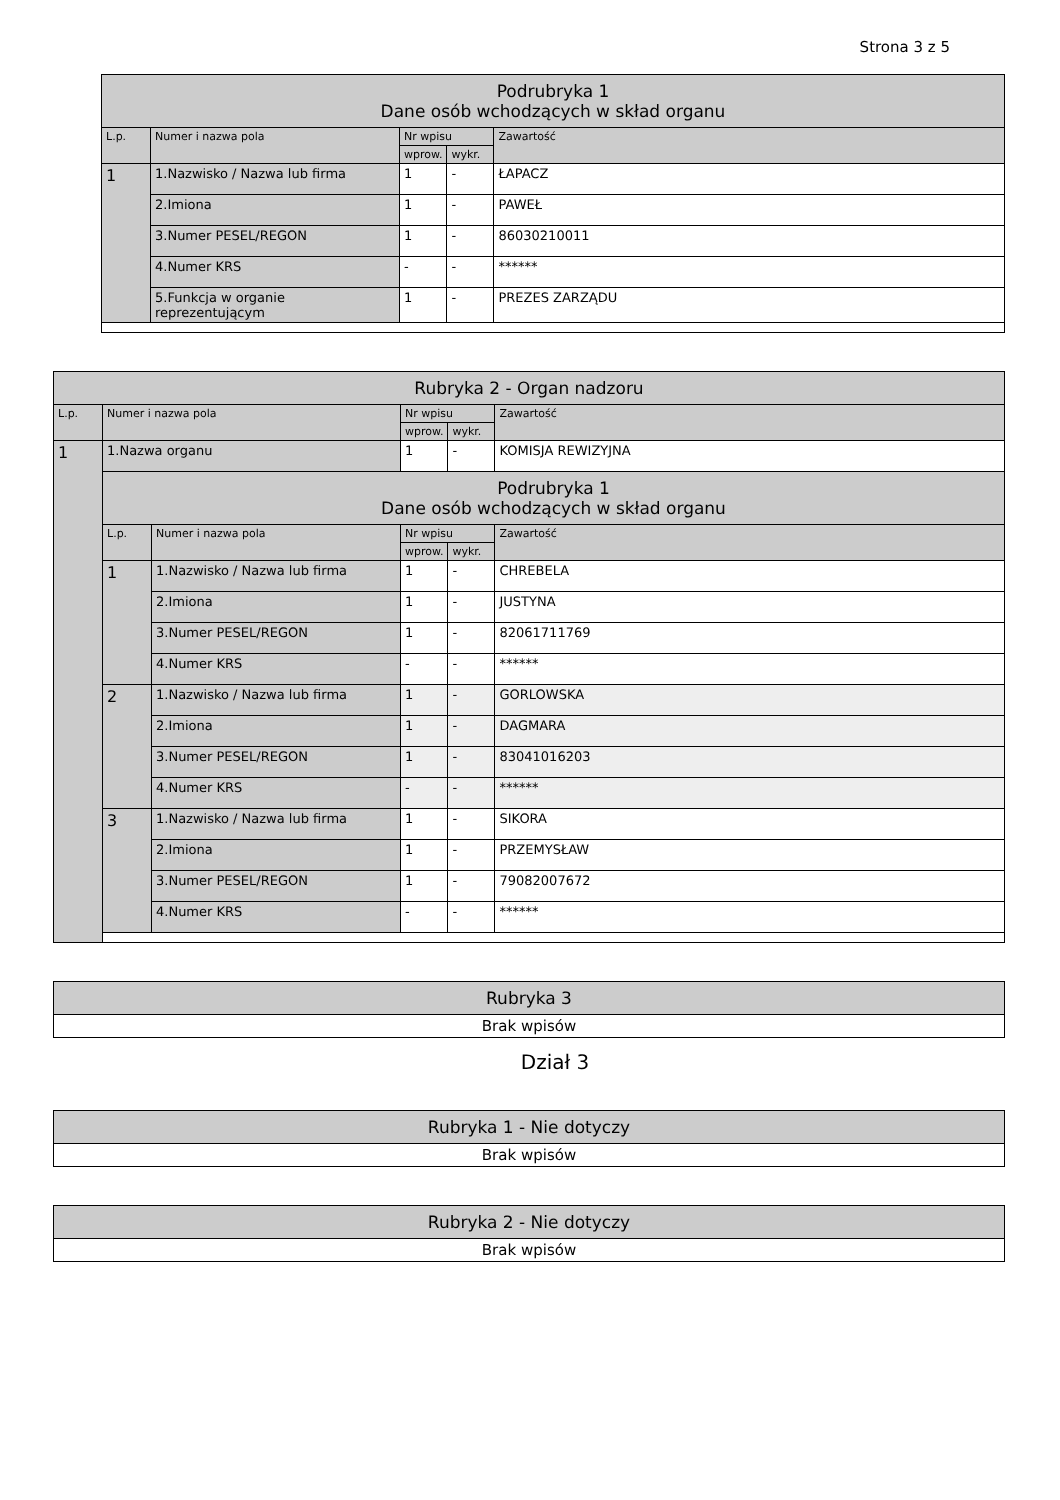Strona 3 z 5
| Podrubryka 1 Dane osób wchodzących w skład organu | | | | |
| --- | --- | --- | --- | --- |
| L.p. | Numer i nazwa pola | Nr wpisu | | Zawartość |
| | | wprow. | wykr. | |
| 1 | 1.Nazwisko / Nazwa lub firma | 1 | - | ŁAPACZ |
| | 2.Imiona | 1 | - | PAWEŁ |
| | 3.Numer PESEL/REGON | 1 | - | 86030210011 |
| | 4.Numer KRS | - | - | ****** |
| | 5.Funkcja w organie reprezentującym | 1 | - | PREZES ZARZĄDU |
| Rubryka 2 - Organ nadzoru | | | | | |
| --- | --- | --- | --- | --- | --- |
| L.p. | Numer i nazwa pola | | Nr wpisu | | Zawartość |
| | | | wprow. | wykr. | |
| 1 | 1.Nazwa organu | | 1 | - | KOMISJA REWIZYJNA |
| | Podrubryka 1 Dane osób wchodzących w skład organu | | | | |
| | L.p. | Numer i nazwa pola | Nr wpisu | | Zawartość |
| | | | wprow. | wykr. | |
| | 1 | 1.Nazwisko / Nazwa lub firma | 1 | - | CHREBELA |
| | | 2.Imiona | 1 | - | JUSTYNA |
| | | 3.Numer PESEL/REGON | 1 | - | 82061711769 |
| | | 4.Numer KRS | - | - | ****** |
| | 2 | 1.Nazwisko / Nazwa lub firma | 1 | - | GORLOWSKA |
| | | 2.Imiona | 1 | - | DAGMARA |
| | | 3.Numer PESEL/REGON | 1 | - | 83041016203 |
| | | 4.Numer KRS | - | - | ****** |
| | 3 | 1.Nazwisko / Nazwa lub firma | 1 | - | SIKORA |
| | | 2.Imiona | 1 | - | PRZEMYSŁAW |
| | | 3.Numer PESEL/REGON | 1 | - | 79082007672 |
| | | 4.Numer KRS | - | - | ****** |
| Rubryka 3 |
| Brak wpisów |
Dział 3
| Rubryka 1 - Nie dotyczy |
| Brak wpisów |
| Rubryka 2 - Nie dotyczy |
| Brak wpisów |